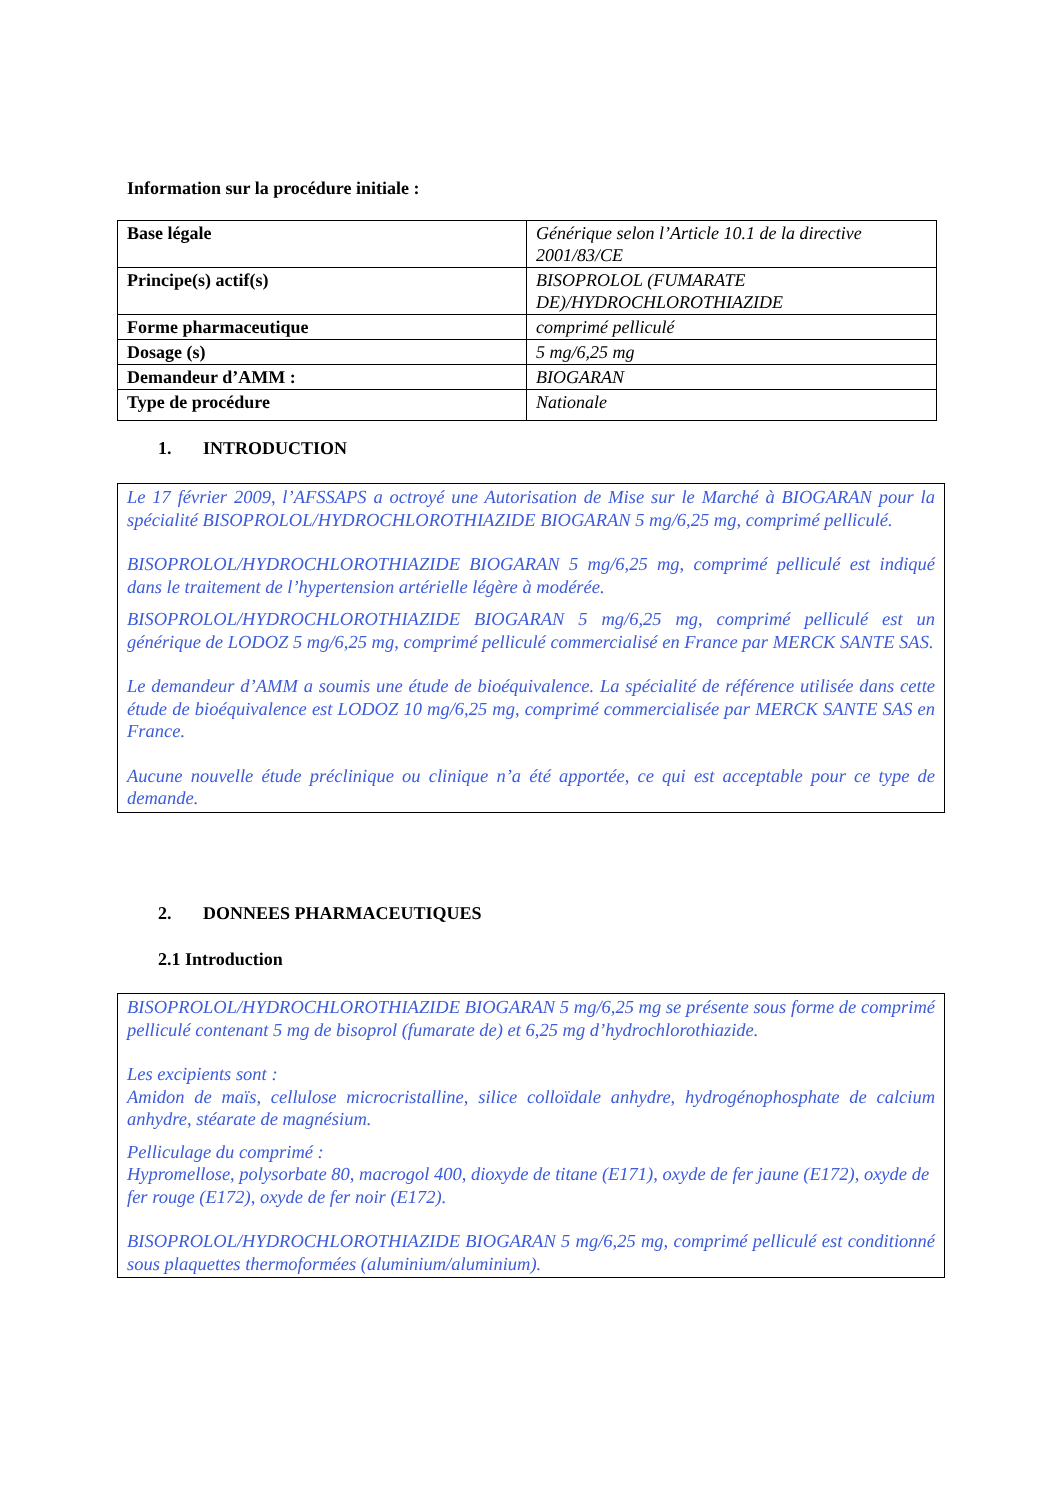Information sur la procédure initiale :
| Base légale | Générique selon l’Article 10.1 de la directive 2001/83/CE |
| Principe(s) actif(s) | BISOPROLOL (FUMARATE DE)/HYDROCHLOROTHIAZIDE |
| Forme pharmaceutique | comprimé pelliculé |
| Dosage (s) | 5 mg/6,25 mg |
| Demandeur d’AMM : | BIOGARAN |
| Type de procédure | Nationale |
1. INTRODUCTION
Le 17 février 2009, l’AFSSAPS a octroyé une Autorisation de Mise sur le Marché à BIOGARAN pour la spécialité BISOPROLOL/HYDROCHLOROTHIAZIDE BIOGARAN 5 mg/6,25 mg, comprimé pelliculé.
BISOPROLOL/HYDROCHLOROTHIAZIDE BIOGARAN 5 mg/6,25 mg, comprimé pelliculé est indiqué dans le traitement de l’hypertension artérielle légère à modérée.
BISOPROLOL/HYDROCHLOROTHIAZIDE BIOGARAN 5 mg/6,25 mg, comprimé pelliculé est un générique de LODOZ 5 mg/6,25 mg, comprimé pelliculé commercialisé en France par MERCK SANTE SAS.
Le demandeur d’AMM a soumis une étude de bioéquivalence. La spécialité de référence utilisée dans cette étude de bioéquivalence est LODOZ 10 mg/6,25 mg, comprimé commercialisée par MERCK SANTE SAS en France.
Aucune nouvelle étude préclinique ou clinique n’a été apportée, ce qui est acceptable pour ce type de demande.
2. DONNEES PHARMACEUTIQUES
2.1 Introduction
BISOPROLOL/HYDROCHLOROTHIAZIDE BIOGARAN 5 mg/6,25 mg se présente sous forme de comprimé pelliculé contenant 5 mg de bisoprol (fumarate de) et 6,25 mg d’hydrochlorothiazide.
Les excipients sont :
Amidon de maïs, cellulose microcristalline, silice colloïdale anhydre, hydrogénophosphate de calcium anhydre, stéarate de magnésium.
Pelliculage du comprimé :
Hypromellose, polysorbate 80, macrogol 400, dioxyde de titane (E171), oxyde de fer jaune (E172), oxyde de fer rouge (E172), oxyde de fer noir (E172).
BISOPROLOL/HYDROCHLOROTHIAZIDE BIOGARAN 5 mg/6,25 mg, comprimé pelliculé est conditionné sous plaquettes thermoformées (aluminium/aluminium).